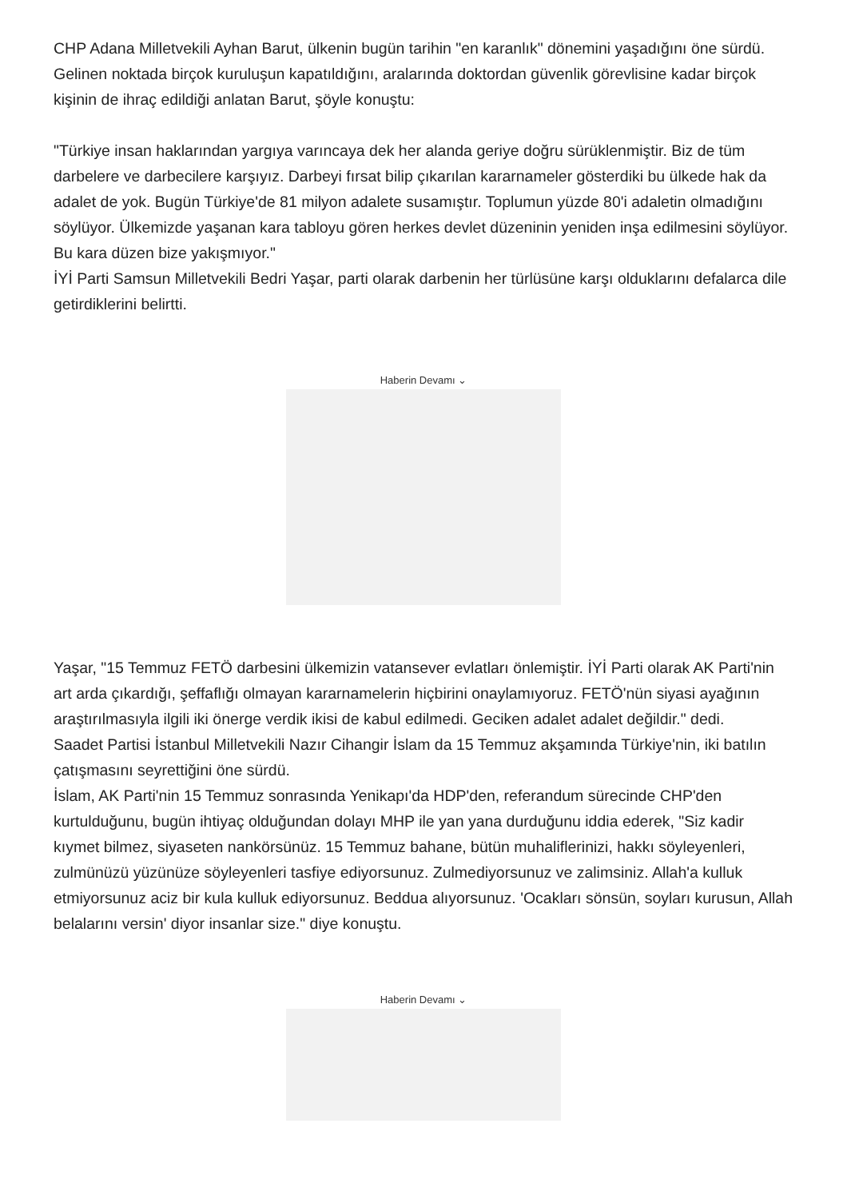CHP Adana Milletvekili Ayhan Barut, ülkenin bugün tarihin "en karanlık" dönemini yaşadığını öne sürdü. Gelinen noktada birçok kuruluşun kapatıldığını, aralarında doktordan güvenlik görevlisine kadar birçok kişinin de ihraç edildiği anlatan Barut, şöyle konuştu:
"Türkiye insan haklarından yargıya varıncaya dek her alanda geriye doğru sürüklenmiştir. Biz de tüm darbelere ve darbecilere karşıyız. Darbeyi fırsat bilip çıkarılan kararnameler gösterdiki bu ülkede hak da adalet de yok. Bugün Türkiye'de 81 milyon adalete susamıştır. Toplumun yüzde 80'i adaletin olmadığını söylüyor. Ülkemizde yaşanan kara tabloyu gören herkes devlet düzeninin yeniden inşa edilmesini söylüyor. Bu kara düzen bize yakışmıyor."
İYİ Parti Samsun Milletvekili Bedri Yaşar, parti olarak darbenin her türlüsüne karşı olduklarını defalarca dile getirdiklerini belirtti.
Haberin Devamı ⌄
Yaşar, "15 Temmuz FETÖ darbesini ülkemizin vatansever evlatları önlemiştir. İYİ Parti olarak AK Parti'nin art arda çıkardığı, şeffaflığı olmayan kararnamelerin hiçbirini onaylamıyoruz. FETÖ'nün siyasi ayağının araştırılmasıyla ilgili iki önerge verdik ikisi de kabul edilmedi. Geciken adalet adalet değildir." dedi.
Saadet Partisi İstanbul Milletvekili Nazır Cihangir İslam da 15 Temmuz akşamında Türkiye'nin, iki batılın çatışmasını seyrettiğini öne sürdü.
İslam, AK Parti'nin 15 Temmuz sonrasında Yenikapı'da HDP'den, referandum sürecinde CHP'den kurtulduğunu, bugün ihtiyaç olduğundan dolayı MHP ile yan yana durduğunu iddia ederek, "Siz kadir kıymet bilmez, siyaseten nankörsünüz. 15 Temmuz bahane, bütün muhaliflerinizi, hakkı söyleyenleri, zulmünüzü yüzünüze söyleyenleri tasfiye ediyorsunuz. Zulmediyorsunuz ve zalimsiniz. Allah'a kulluk etmiyorsunuz aciz bir kula kulluk ediyorsunuz. Beddua alıyorsunuz. 'Ocakları sönsün, soyları kurusun, Allah belalarını versin' diyor insanlar size." diye konuştu.
Haberin Devamı ⌄